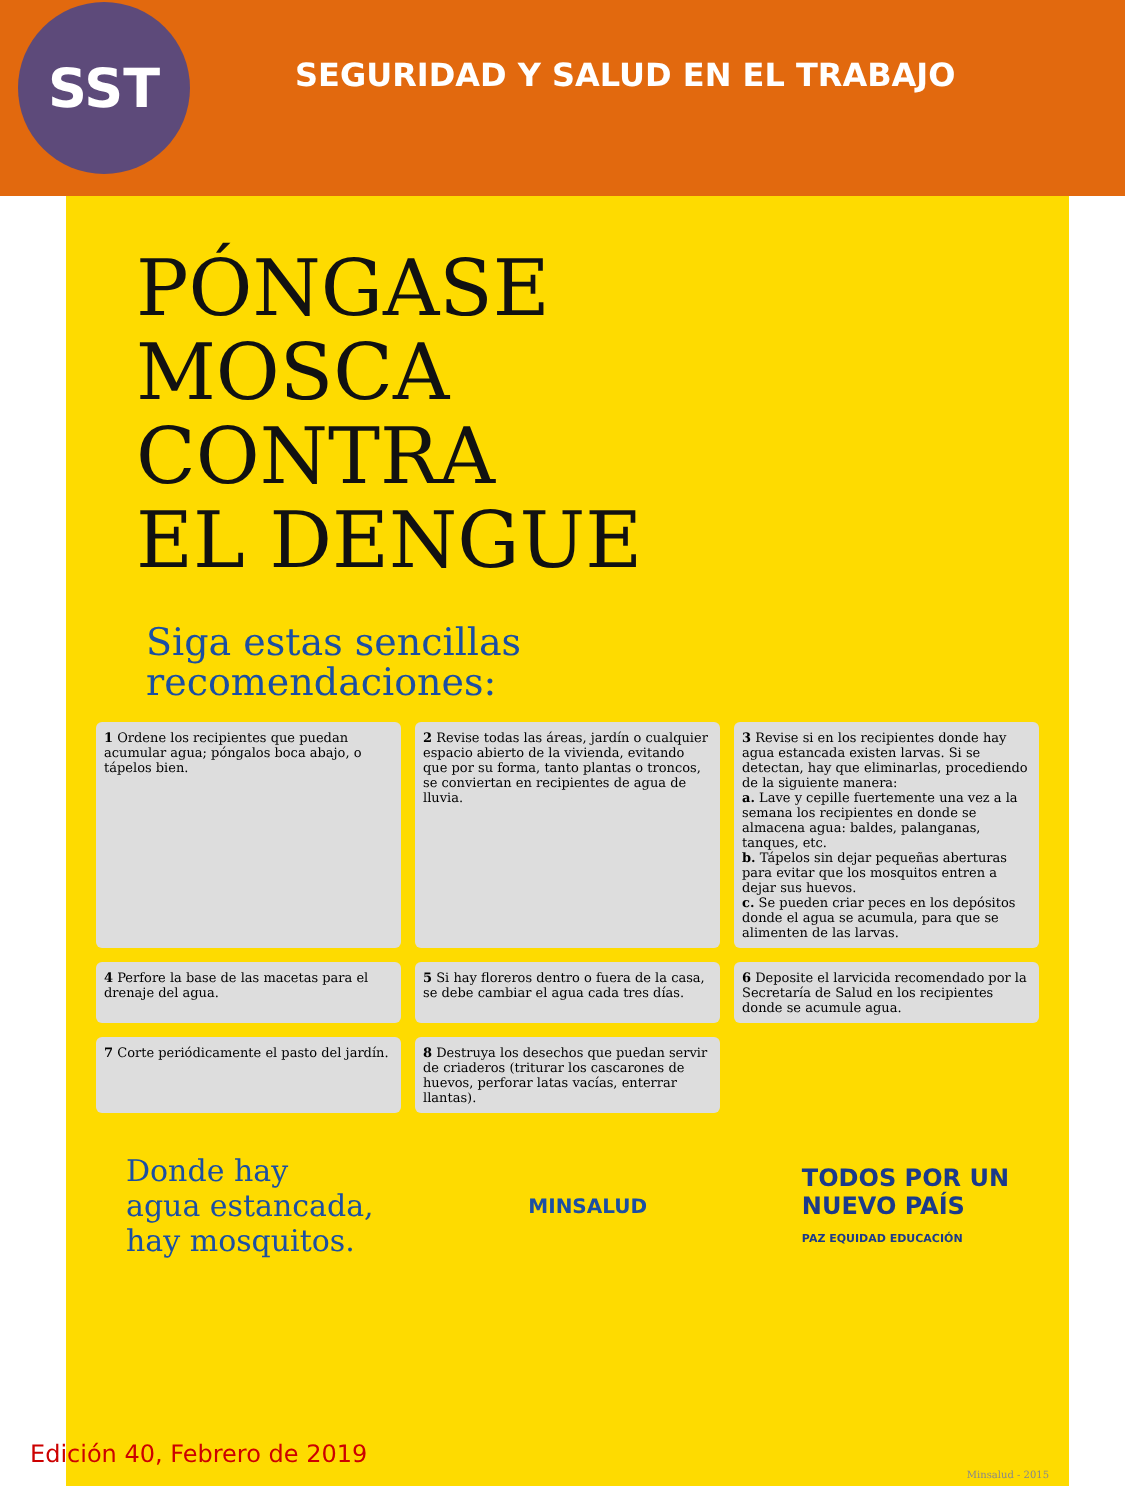SST
SEGURIDAD Y SALUD EN EL TRABAJO
PÓNGASE
MOSCA
CONTRA
EL DENGUE
Siga estas sencillas recomendaciones:
1 Ordene los recipientes que puedan acumular agua; póngalos boca abajo, o tápelos bien.
2 Revise todas las áreas, jardín o cualquier espacio abierto de la vivienda, evitando que por su forma, tanto plantas o troncos, se conviertan en recipientes de agua de lluvia.
3 Revise si en los recipientes donde hay agua estancada existen larvas. Si se detectan, hay que eliminarlas, procediendo de la siguiente manera:
a. Lave y cepille fuertemente una vez a la semana los recipientes en donde se almacena agua: baldes, palanganas, tanques, etc.
b. Tápelos sin dejar pequeñas aberturas para evitar que los mosquitos entren a dejar sus huevos.
c. Se pueden criar peces en los depósitos donde el agua se acumula, para que se alimenten de las larvas.
4 Perfore la base de las macetas para el drenaje del agua.
5 Si hay floreros dentro o fuera de la casa, se debe cambiar el agua cada tres días.
6 Deposite el larvicida recomendado por la Secretaría de Salud en los recipientes donde se acumule agua.
7 Corte periódicamente el pasto del jardín.
8 Destruya los desechos que puedan servir de criaderos (triturar los cascarones de huevos, perforar latas vacías, enterrar llantas).
Donde hay
agua estancada,
hay mosquitos.
MINSALUD
TODOS POR UN
NUEVO PAÍS
PAZ EQUIDAD EDUCACIÓN
Minsalud - 2015
Edición 40, Febrero de 2019